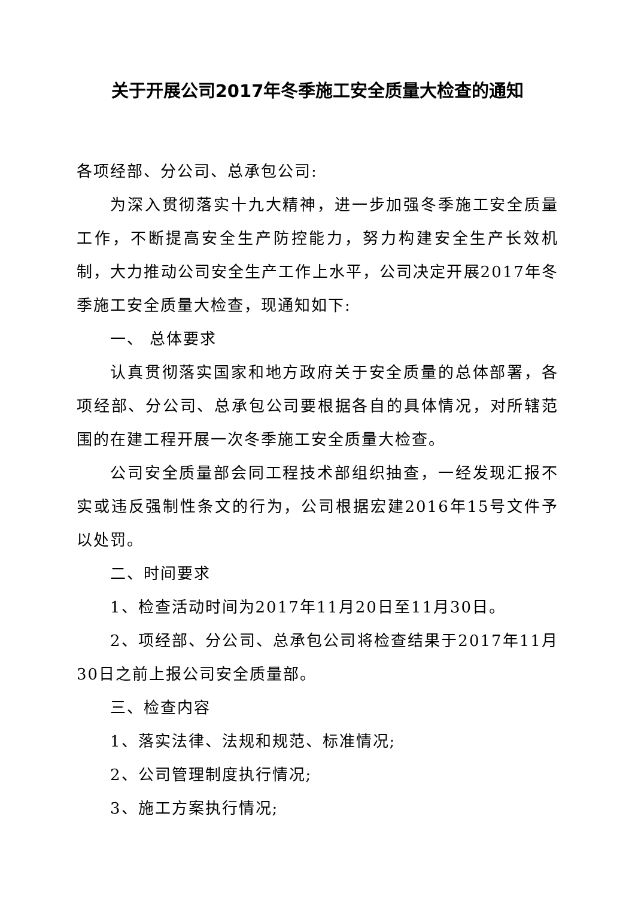关于开展公司2017年冬季施工安全质量大检查的通知
各项经部、分公司、总承包公司:
为深入贯彻落实十九大精神，进一步加强冬季施工安全质量工作，不断提高安全生产防控能力，努力构建安全生产长效机制，大力推动公司安全生产工作上水平，公司决定开展2017年冬季施工安全质量大检查，现通知如下:
一、 总体要求
认真贯彻落实国家和地方政府关于安全质量的总体部署，各项经部、分公司、总承包公司要根据各自的具体情况，对所辖范围的在建工程开展一次冬季施工安全质量大检查。
公司安全质量部会同工程技术部组织抽查，一经发现汇报不实或违反强制性条文的行为，公司根据宏建2016年15号文件予以处罚。
二、时间要求
1、检查活动时间为2017年11月20日至11月30日。
2、项经部、分公司、总承包公司将检查结果于2017年11月30日之前上报公司安全质量部。
三、检查内容
1、落实法律、法规和规范、标准情况;
2、公司管理制度执行情况;
3、施工方案执行情况;